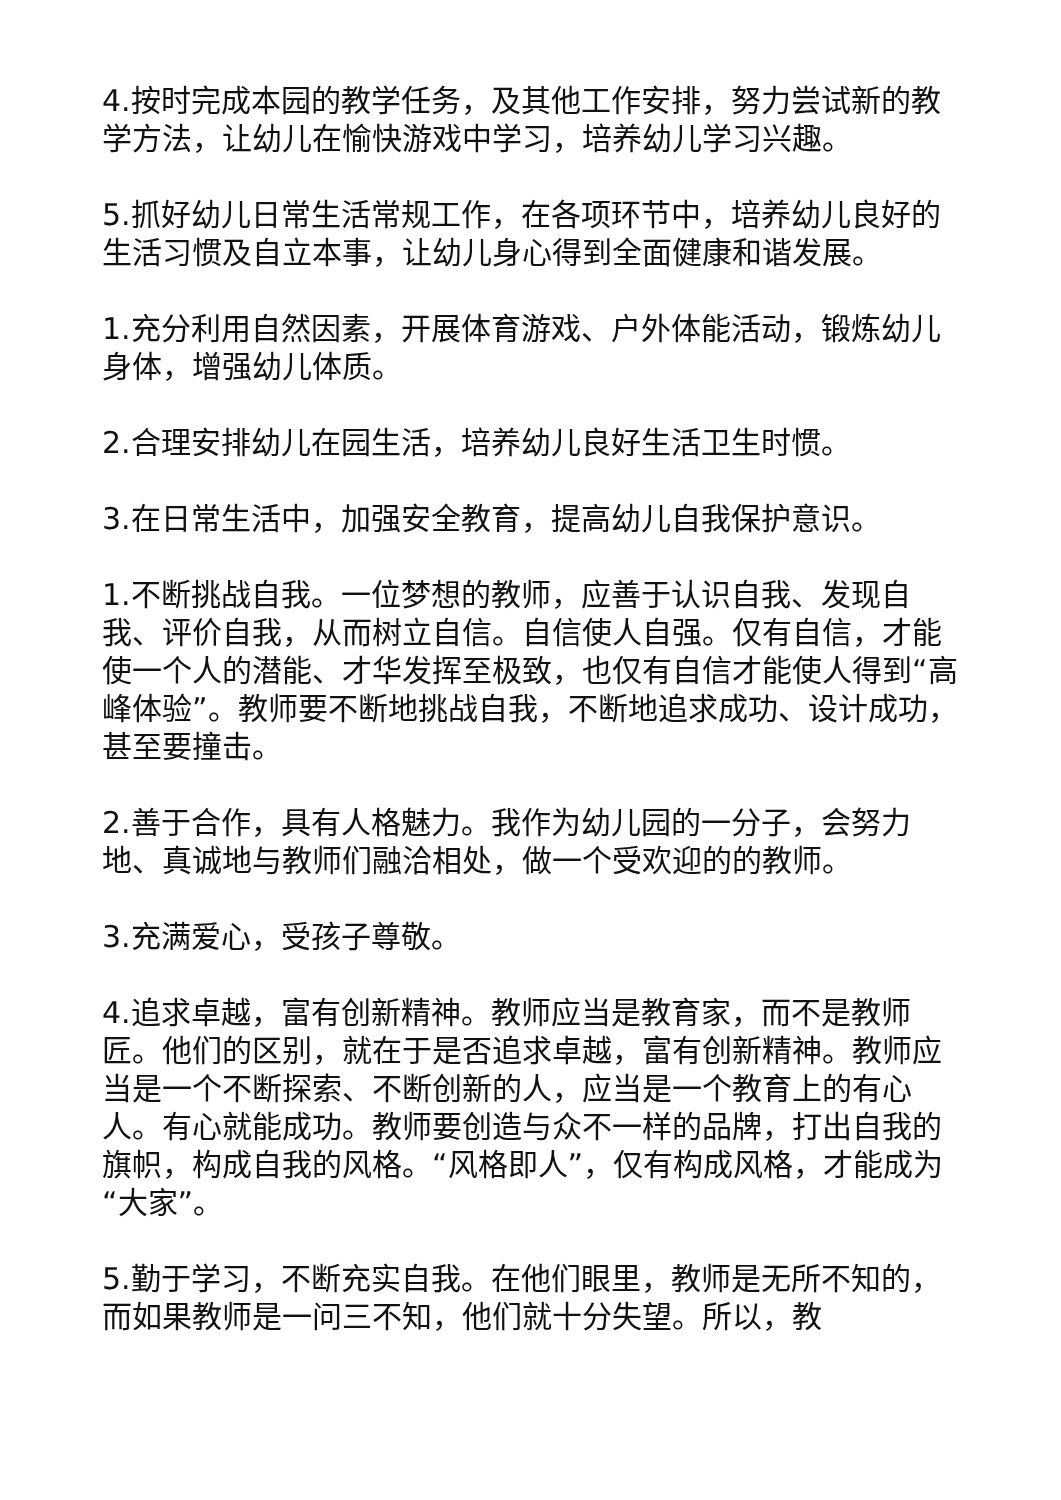4.按时完成本园的教学任务，及其他工作安排，努力尝试新的教学方法，让幼儿在愉快游戏中学习，培养幼儿学习兴趣。
5.抓好幼儿日常生活常规工作，在各项环节中，培养幼儿良好的生活习惯及自立本事，让幼儿身心得到全面健康和谐发展。
1.充分利用自然因素，开展体育游戏、户外体能活动，锻炼幼儿身体，增强幼儿体质。
2.合理安排幼儿在园生活，培养幼儿良好生活卫生时惯。
3.在日常生活中，加强安全教育，提高幼儿自我保护意识。
1.不断挑战自我。一位梦想的教师，应善于认识自我、发现自我、评价自我，从而树立自信。自信使人自强。仅有自信，才能使一个人的潜能、才华发挥至极致，也仅有自信才能使人得到“高峰体验”。教师要不断地挑战自我，不断地追求成功、设计成功，甚至要撞击。
2.善于合作，具有人格魅力。我作为幼儿园的一分子，会努力地、真诚地与教师们融洽相处，做一个受欢迎的的教师。
3.充满爱心，受孩子尊敬。
4.追求卓越，富有创新精神。教师应当是教育家，而不是教师匠。他们的区别，就在于是否追求卓越，富有创新精神。教师应当是一个不断探索、不断创新的人，应当是一个教育上的有心人。有心就能成功。教师要创造与众不一样的品牌，打出自我的旗帜，构成自我的风格。“风格即人”，仅有构成风格，才能成为“大家”。
5.勤于学习，不断充实自我。在他们眼里，教师是无所不知的，而如果教师是一问三不知，他们就十分失望。所以，教